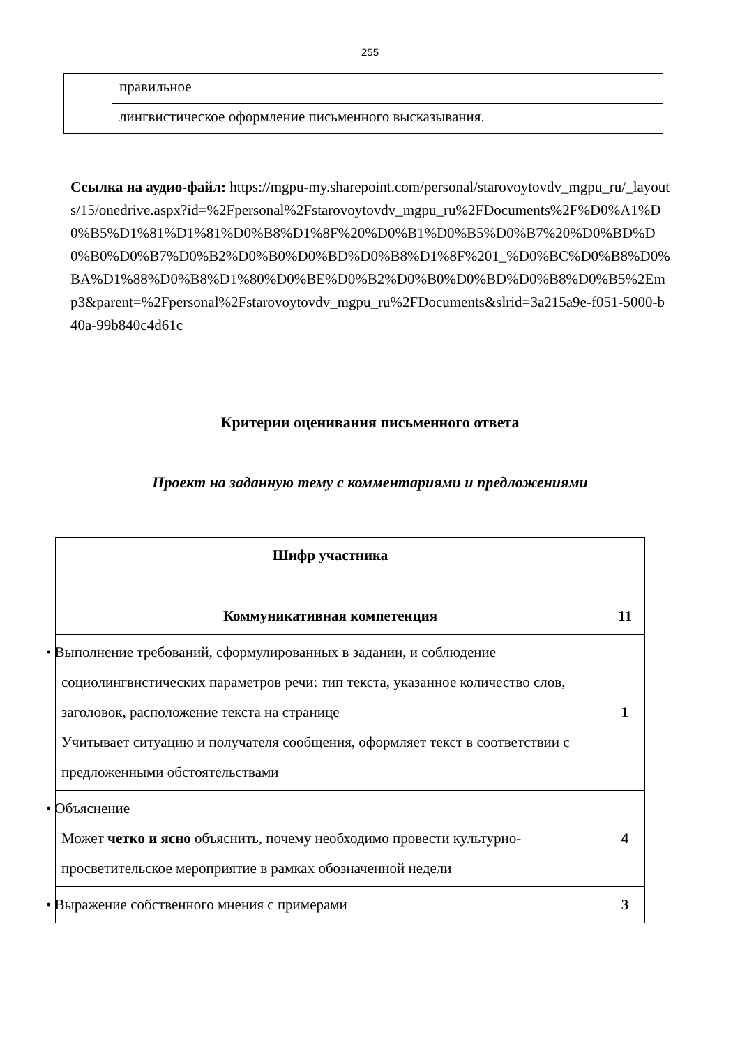255
| | правильное |
| | лингвистическое оформление письменного высказывания. |
Ссылка на аудио-файл: https://mgpu-my.sharepoint.com/personal/starovoytovdv_mgpu_ru/_layouts/15/onedrive.aspx?id=%2Fpersonal%2Fstarovoytovdv_mgpu_ru%2FDocuments%2F%D0%A1%D0%B5%D1%81%D1%81%D0%B8%D1%8F%20%D0%B1%D0%B5%D0%B7%20%D0%BD%D0%B0%D0%B7%D0%B2%D0%B0%D0%BD%D0%B8%D1%8F%201_%D0%BC%D0%B8%D0%BA%D1%88%D0%B8%D1%80%D0%BE%D0%B2%D0%B0%D0%BD%D0%B8%D0%B5%2Emp3&parent=%2Fpersonal%2Fstarovoytovdv_mgpu_ru%2FDocuments&slrid=3a215a9e-f051-5000-b40a-99b840c4d61c
Критерии оценивания письменного ответа
Проект на заданную тему с комментариями и предложениями
| Шифр участника | |
| Коммуникативная компетенция | 11 |
| • Выполнение требований, сформулированных в задании, и соблюдение социолингвистических параметров речи: тип текста, указанное количество слов, заголовок, расположение текста на странице Учитывает ситуацию и получателя сообщения, оформляет текст в соответствии с предложенными обстоятельствами | 1 |
| • Объяснение Может четко и ясно объяснить, почему необходимо провести культурно-просветительское мероприятие в рамках обозначенной недели | 4 |
| • Выражение собственного мнения с примерами | 3 |